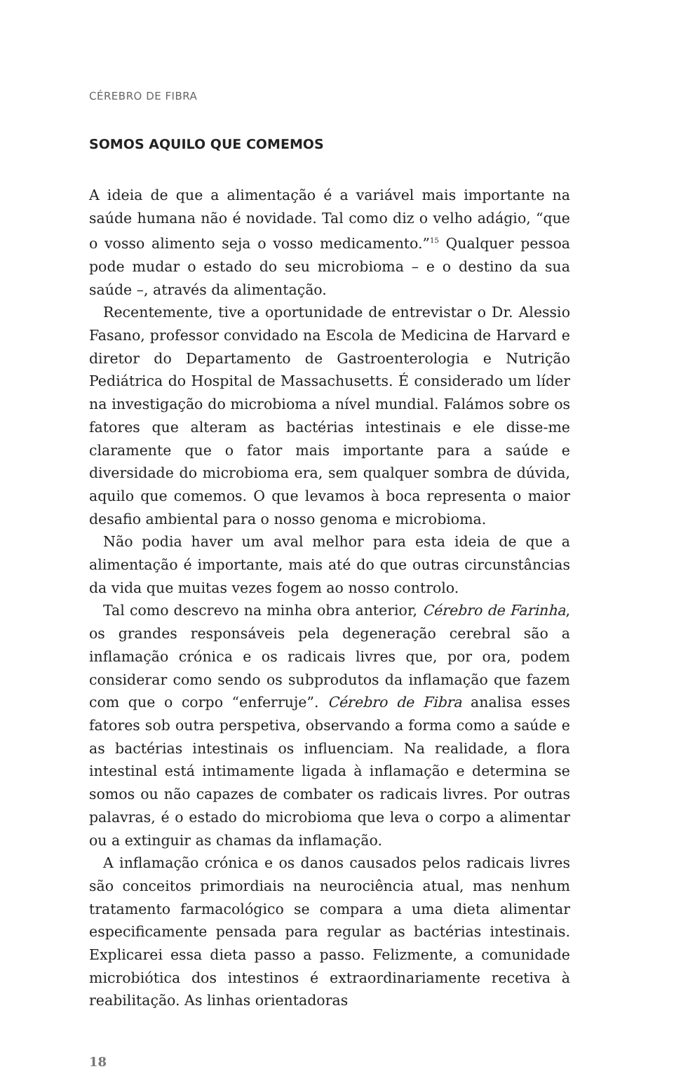CÉREBRO DE FIBRA
SOMOS AQUILO QUE COMEMOS
A ideia de que a alimentação é a variável mais importante na saúde humana não é novidade. Tal como diz o velho adágio, “que o vosso alimento seja o vosso medicamento.”<sup>15</sup> Qualquer pessoa pode mudar o estado do seu microbioma – e o destino da sua saúde –, através da alimentação.
Recentemente, tive a oportunidade de entrevistar o Dr. Alessio Fasano, professor convidado na Escola de Medicina de Harvard e diretor do Departamento de Gastroenterologia e Nutrição Pediátrica do Hospital de Massachusetts. É considerado um líder na investigação do microbioma a nível mundial. Falámos sobre os fatores que alteram as bactérias intestinais e ele disse-me claramente que o fator mais importante para a saúde e diversidade do microbioma era, sem qualquer sombra de dúvida, aquilo que comemos. O que levamos à boca representa o maior desafio ambiental para o nosso genoma e microbioma.
Não podia haver um aval melhor para esta ideia de que a alimentação é importante, mais até do que outras circunstâncias da vida que muitas vezes fogem ao nosso controlo.
Tal como descrevo na minha obra anterior, Cérebro de Farinha, os grandes responsáveis pela degeneração cerebral são a inflamação crónica e os radicais livres que, por ora, podem considerar como sendo os subprodutos da inflamação que fazem com que o corpo “enferruje”. Cérebro de Fibra analisa esses fatores sob outra perspetiva, observando a forma como a saúde e as bactérias intestinais os influenciam. Na realidade, a flora intestinal está intimamente ligada à inflamação e determina se somos ou não capazes de combater os radicais livres. Por outras palavras, é o estado do microbioma que leva o corpo a alimentar ou a extinguir as chamas da inflamação.
A inflamação crónica e os danos causados pelos radicais livres são conceitos primordiais na neurociência atual, mas nenhum tratamento farmacológico se compara a uma dieta alimentar especificamente pensada para regular as bactérias intestinais. Explicarei essa dieta passo a passo. Felizmente, a comunidade microbiótica dos intestinos é extraordinariamente recetiva à reabilitação. As linhas orientadoras
18